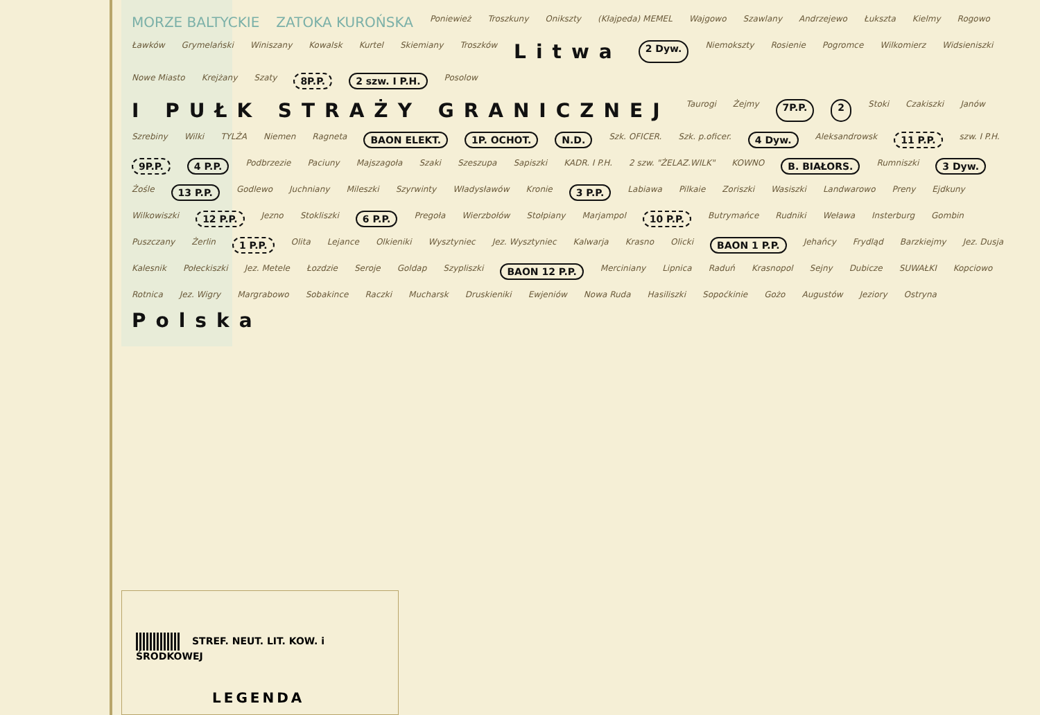MORZE BALTYCKIE ZATOKA KUROŃSKA Poniewież Troszkuny Onikszty (Kłajpeda) MEMEL Wajgowo Szawlany Andrzejewo Łukszta Kielmy Rogowo Ławków Grymelański Winiszany Kowalsk Kurtel Skiemiany Troszków Litwa 2 Dyw. Niemokszty Rosienie Pogromce Wilkomierz Widsieniszki Nowe Miasto Krejżany Szaty 8P.P. 2 szw. I P.H. Posolow I PUŁK STRAŻY GRANICZNEJ Taurogi Żejmy 7P.P. 2 Stoki Czakiszki Janów Szrebiny Wilki TYLŻA Niemen Ragneta BAON ELEKT. 1P. OCHOT. N.D. Szk. OFICER. Szk. p.oficer. 4 Dyw. Aleksandrowsk 11 P.P. szw. I P.H. 9P.P. 4 P.P. Podbrzezie Paciuny Majszagoła Szaki Szeszupa Sapiszki KADR. I P.H. 2 szw. "ŻELAZ.WILK" KOWNO B. BIAŁORS. Rumniszki 3 Dyw. Żośle 13 P.P. Godlewo Juchniany Mileszki Szyrwinty Władysławów Kronie 3 P.P. Labiawa Pilkaie Zoriszki Wasiszki Landwarowo Preny Ejdkuny Wilkowiszki 12 P.P. Jezno Stokliszki 6 P.P. Pregoła Wierzbołów Stołpiany Marjampol 10 P.P. Butrymańce Rudniki Weława Insterburg Gombin Puszczany Żerlin 1 P.P. Olita Lejance Olkieniki Wysztyniec Jez. Wysztyniec Kalwarja Krasno Olicki BAON 1 P.P. Jehańcy Frydląd Barzkiejmy Jez. Dusja Kalesnik Połeckiszki Jez. Metele Łozdzie Seroje Goldap Szypliszki BAON 12 P.P. Merciniany Lipnica Raduń Krasnopol Sejny Dubicze SUWAŁKI Kopciowo Rotnica Jez. Wigry Margrabowo Sobakince Raczki Mucharsk Druskieniki Ewjeniów Nowa Ruda Hasiliszki Sopoćkinie Gożo Augustów Jeziory Ostryna Polska
STREF. NEUT. LIT. KOW. i ŚRODKOWEJ
LEGENDA